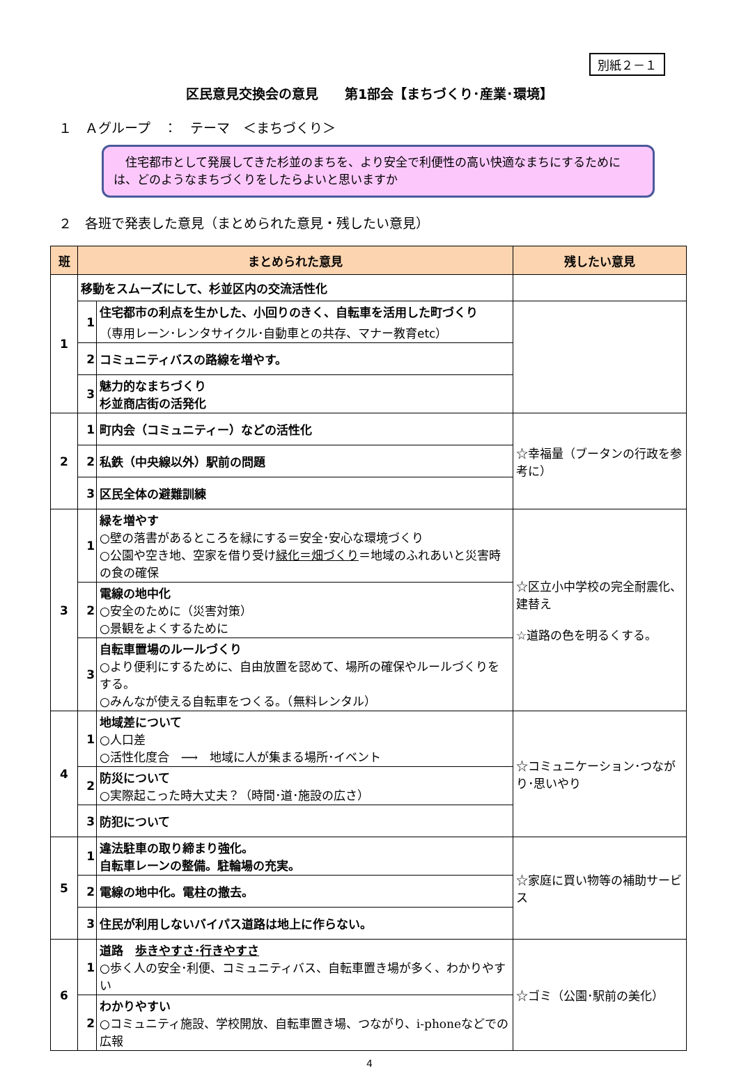別紙２－１
区民意見交換会の意見　　第1部会【まちづくり･産業･環境】
１　Ａグループ　：　テーマ　＜まちづくり＞
　住宅都市として発展してきた杉並のまちを、より安全で利便性の高い快適なまちにするためには、どのようなまちづくりをしたらよいと思いますか
２　各班で発表した意見（まとめられた意見・残したい意見）
| 班 | まとめられた意見 | | 残したい意見 |
| --- | --- | --- | --- |
| 1 | 移動をスムーズにして、杉並区内の交流活性化 | | |
| | 1 | 住宅都市の利点を生かした、小回りのきく、自転車を活用した町づくり （専用レーン･レンタサイクル･自動車との共存、マナー教育etc） | |
| | 2 | コミュニティバスの路線を増やす。 | |
| | 3 | 魅力的なまちづくり 杉並商店街の活発化 | |
| 2 | 1 | 町内会（コミュニティー）などの活性化 | ☆幸福量（ブータンの行政を参考に） |
| | 2 | 私鉄（中央線以外）駅前の問題 | |
| | 3 | 区民全体の避難訓練 | |
| 3 | 1 | 緑を増やす ○壁の落書があるところを緑にする＝安全･安心な環境づくり ○公園や空き地、空家を借り受け 緑化＝畑づくり ＝地域のふれあいと災害時の食の確保 | ☆区立小中学校の完全耐震化、建替え ☆道路の色を明るくする。 |
| | 2 | 電線の地中化 ○安全のために（災害対策） ○景観をよくするために | |
| | 3 | 自転車置場のルールづくり ○より便利にするために、自由放置を認めて、場所の確保やルールづくりをする。 ○みんなが使える自転車をつくる。（無料レンタル） | |
| 4 | 1 | 地域差について ○人口差 ○活性化度合 ⟶ 地域に人が集まる場所･イベント | ☆コミュニケーション･つながり･思いやり |
| | 2 | 防災について ○実際起こった時大丈夫？（時間･道･施設の広さ） | |
| | 3 | 防犯について | |
| 5 | 1 | 違法駐車の取り締まり強化。 自転車レーンの整備。駐輪場の充実。 | ☆家庭に買い物等の補助サービス |
| | 2 | 電線の地中化。電柱の撤去。 | |
| | 3 | 住民が利用しないバイパス道路は地上に作らない。 | |
| 6 | 1 | 道路 歩きやすさ･行きやすさ ○歩く人の安全･利便、コミュニティバス、自転車置き場が多く、わかりやすい | ☆ゴミ（公園･駅前の美化） |
| | 2 | わかりやすい ○コミュニティ施設、学校開放、自転車置き場、つながり、i-phoneなどでの広報 | |
4